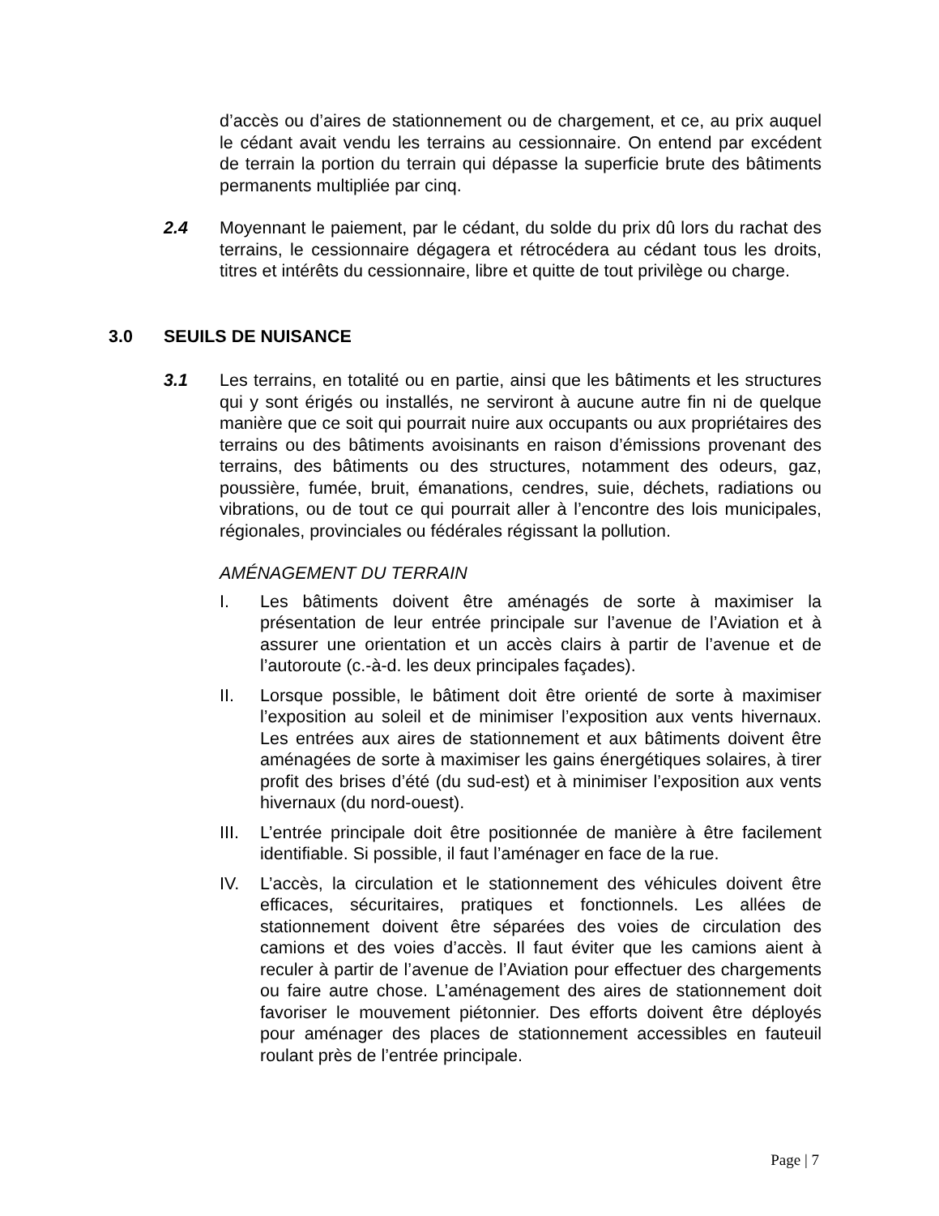d’accès ou d’aires de stationnement ou de chargement, et ce, au prix auquel le cédant avait vendu les terrains au cessionnaire. On entend par excédent de terrain la portion du terrain qui dépasse la superficie brute des bâtiments permanents multipliée par cinq.
2.4 Moyennant le paiement, par le cédant, du solde du prix dû lors du rachat des terrains, le cessionnaire dégagera et rétrocédera au cédant tous les droits, titres et intérêts du cessionnaire, libre et quitte de tout privilège ou charge.
3.0 SEUILS DE NUISANCE
3.1 Les terrains, en totalité ou en partie, ainsi que les bâtiments et les structures qui y sont érigés ou installés, ne serviront à aucune autre fin ni de quelque manière que ce soit qui pourrait nuire aux occupants ou aux propriétaires des terrains ou des bâtiments avoisinants en raison d’émissions provenant des terrains, des bâtiments ou des structures, notamment des odeurs, gaz, poussière, fumée, bruit, émanations, cendres, suie, déchets, radiations ou vibrations, ou de tout ce qui pourrait aller à l’encontre des lois municipales, régionales, provinciales ou fédérales régissant la pollution.
AMÉNAGEMENT DU TERRAIN
I. Les bâtiments doivent être aménagés de sorte à maximiser la présentation de leur entrée principale sur l’avenue de l’Aviation et à assurer une orientation et un accès clairs à partir de l’avenue et de l’autoroute (c.-à-d. les deux principales façades).
II. Lorsque possible, le bâtiment doit être orienté de sorte à maximiser l’exposition au soleil et de minimiser l’exposition aux vents hivernaux. Les entrées aux aires de stationnement et aux bâtiments doivent être aménagées de sorte à maximiser les gains énergétiques solaires, à tirer profit des brises d’été (du sud-est) et à minimiser l’exposition aux vents hivernaux (du nord-ouest).
III.
L’entrée principale doit être positionnée de manière à être facilement identifiable. Si possible, il faut l’aménager en face de la rue.
IV. L’accès, la circulation et le stationnement des véhicules doivent être efficaces, sécuritaires, pratiques et fonctionnels. Les allées de stationnement doivent être séparées des voies de circulation des camions et des voies d’accès. Il faut éviter que les camions aient à reculer à partir de l’avenue de l’Aviation pour effectuer des chargements ou faire autre chose. L’aménagement des aires de stationnement doit favoriser le mouvement piétonnier. Des efforts doivent être déployés pour aménager des places de stationnement accessibles en fauteuil roulant près de l’entrée principale.
Page | 7